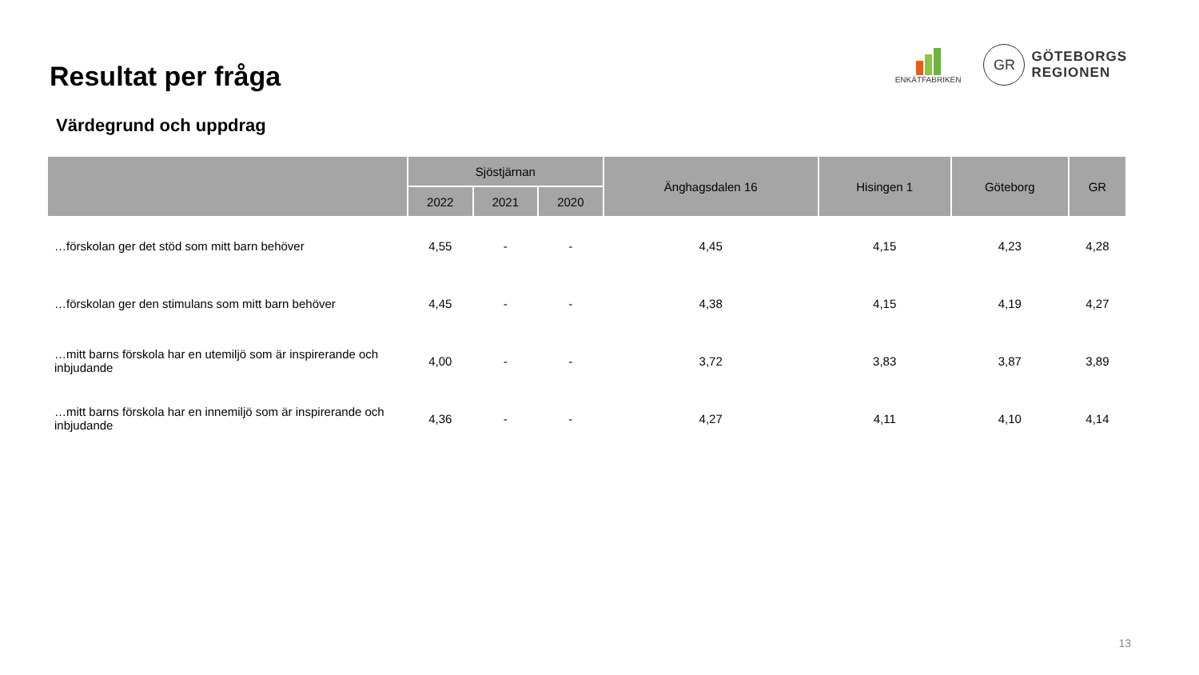Resultat per fråga
ENKÄTFABRIKEN
GR GÖTEBORGS
REGIONEN
Värdegrund och uppdrag
| | Sjöstjärnan | | | Änghagsdalen 16 | Hisingen 1 | Göteborg | GR |
| --- | --- | --- | --- | --- | --- | --- | --- |
| | 2022 | 2021 | 2020 | | | | |
| …förskolan ger det stöd som mitt barn behöver | 4,55 | - | - | 4,45 | 4,15 | 4,23 | 4,28 |
| …förskolan ger den stimulans som mitt barn behöver | 4,45 | - | - | 4,38 | 4,15 | 4,19 | 4,27 |
| …mitt barns förskola har en utemiljö som är inspirerande och inbjudande | 4,00 | - | - | 3,72 | 3,83 | 3,87 | 3,89 |
| …mitt barns förskola har en innemiljö som är inspirerande och inbjudande | 4,36 | - | - | 4,27 | 4,11 | 4,10 | 4,14 |
13